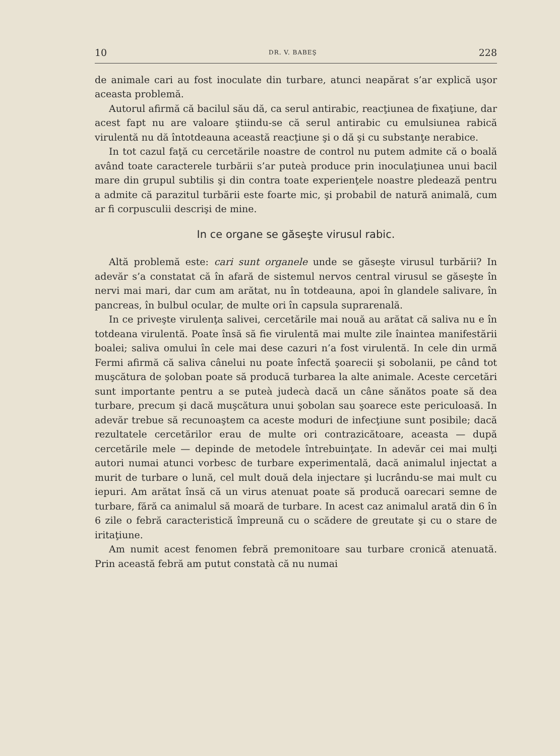10 DR. V. BABEŞ 228
de animale cari au fost inoculate din turbare, atunci neapărat s’ar explică uşor aceasta problemă.
Autorul afirmă că bacilul său dă, ca serul antirabic, reacţiunea de fixaţiune, dar acest fapt nu are valoare ştiindu-se că serul antirabic cu emulsiunea rabică virulentă nu dă întotdeauna această reacţiune şi o dă şi cu substanţe nerabice.
In tot cazul faţă cu cercetările noastre de control nu putem admite că o boală având toate caracterele turbării s’ar puteà produce prin inoculaţiunea unui bacil mare din grupul subtilis şi din contra toate experienţele noastre pledează pentru a admite că parazitul turbării este foarte mic, şi probabil de natură animală, cum ar fi corpusculii descrişi de mine.
In ce organe se găseşte virusul rabic.
Altă problemă este: cari sunt organele unde se găseşte virusul turbării? In adevăr s’a constatat că în afară de sistemul nervos central virusul se găseşte în nervi mai mari, dar cum am arătat, nu în totdeauna, apoi în glandele salivare, în pancreas, în bulbul ocular, de multe ori în capsula suprarenală.
In ce priveşte virulenţa salivei, cercetările mai nouă au arătat că saliva nu e în totdeana virulentă. Poate însă să fie virulentă mai multe zile înaintea manifestării boalei; saliva omului în cele mai dese cazuri n’a fost virulentă. In cele din urmă Fermi afirmă că saliva cânelui nu poate înfectă şoarecii şi sobolanii, pe când tot muşcătura de şoloban poate să producă turbarea la alte animale. Aceste cercetări sunt importante pentru a se puteà judecà dacă un câne sănătos poate să dea turbare, precum şi dacă muşcătura unui şobolan sau şoarece este periculoasă. In adevăr trebue să recunoaştem ca aceste moduri de infecţiune sunt posibile; dacă rezultatele cercetărilor erau de multe ori contrazicătoare, aceasta — după cercetările mele — depinde de metodele întrebuinţate. In adevăr cei mai mulţi autori numai atunci vorbesc de turbare experimentală, dacă animalul injectat a murit de turbare o lună, cel mult două dela injectare şi lucrându-se mai mult cu iepuri. Am arătat însă că un virus atenuat poate să producă oarecari semne de turbare, fără ca animalul să moară de turbare. In acest caz animalul arată din 6 în 6 zile o febră caracteristică împreună cu o scădere de greutate şi cu o stare de iritaţiune.
Am numit acest fenomen febră premonitoare sau turbare cronică atenuată. Prin această febră am putut constatà că nu numai